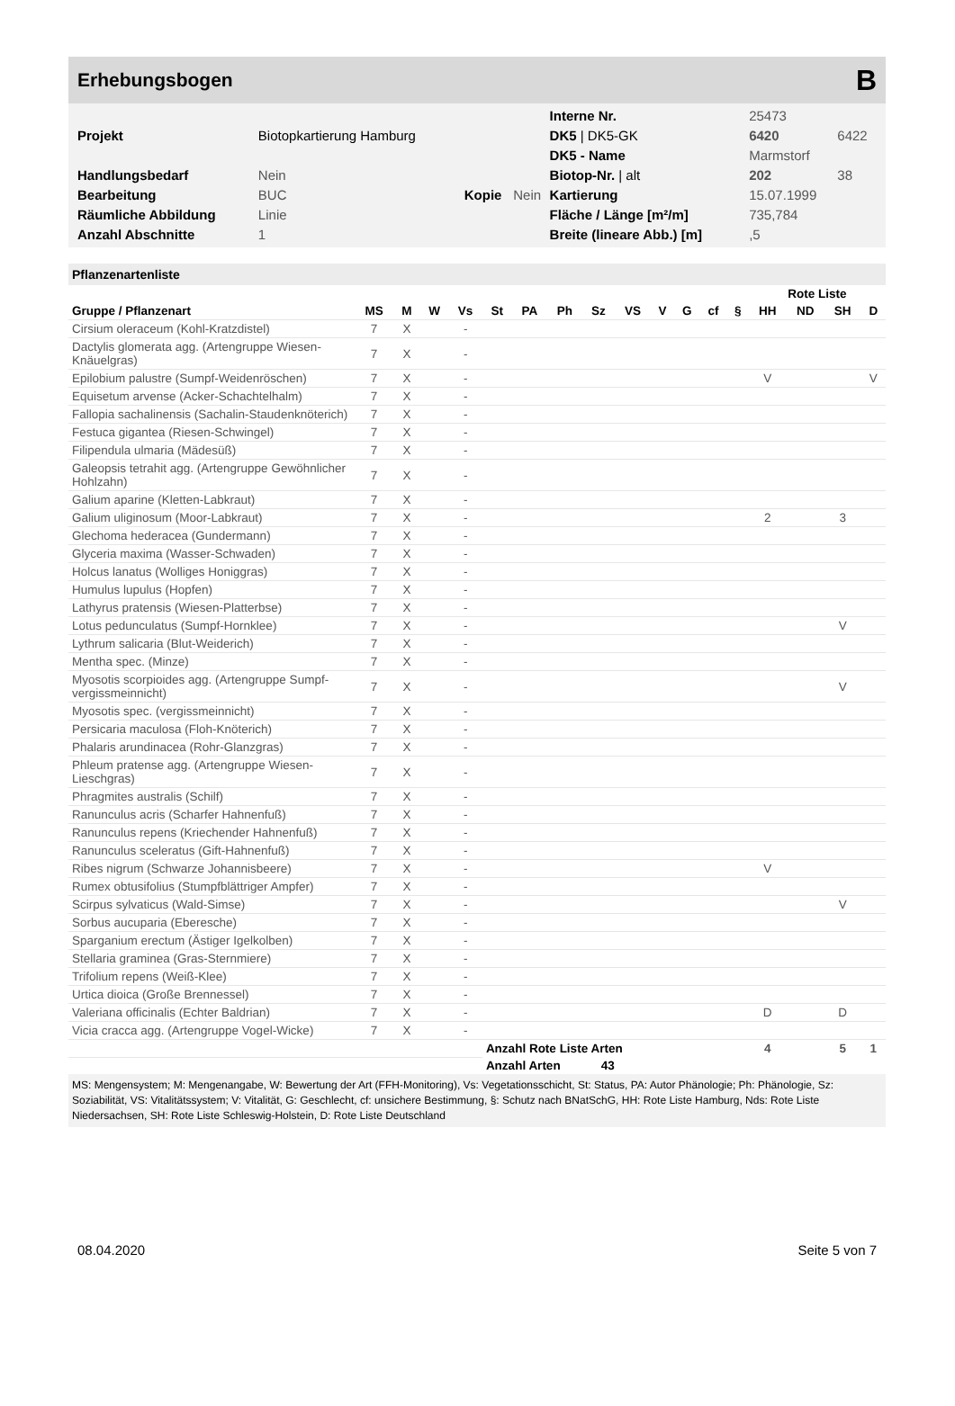Erhebungsbogen B
| | | | | Interne Nr. | 25473 | |
| Projekt | Biotopkartierung Hamburg | | | DK5 / DK5-GK | 6420 | 6422 |
| | | | | DK5 - Name | Marmstorf | |
| Handlungsbedarf | Nein | | | Biotop-Nr. / alt | 202 | 38 |
| Bearbeitung | BUC | Kopie | Nein | Kartierung | 15.07.1999 | |
| Räumliche Abbildung | Linie | | | Fläche / Länge [m²/m] | 735,784 | |
| Anzahl Abschnitte | 1 | | | Breite (lineare Abb.) [m] | ,5 | |
Pflanzenartenliste
| | | | | | | | | | | | | | | Rote Liste | | | |
| --- | --- | --- | --- | --- | --- | --- | --- | --- | --- | --- | --- | --- | --- | --- | --- | --- | --- |
| Gruppe / Pflanzenart | MS | M | W | Vs | St | PA | Ph | Sz | VS | V | G | cf | § | HH | ND | SH | D |
| Cirsium oleraceum (Kohl-Kratzdistel) | 7 | X | | - | | | | | | | | | | | | | |
| Dactylis glomerata agg. (Artengruppe Wiesen-Knäuelgras) | 7 | X | | - | | | | | | | | | | | | | |
| Epilobium palustre (Sumpf-Weidenröschen) | 7 | X | | - | | | | | | | | | | V | | | V |
| Equisetum arvense (Acker-Schachtelhalm) | 7 | X | | - | | | | | | | | | | | | | |
| Fallopia sachalinensis (Sachalin-Staudenknöterich) | 7 | X | | - | | | | | | | | | | | | | |
| Festuca gigantea (Riesen-Schwingel) | 7 | X | | - | | | | | | | | | | | | | |
| Filipendula ulmaria (Mädesüß) | 7 | X | | - | | | | | | | | | | | | | |
| Galeopsis tetrahit agg. (Artengruppe Gewöhnlicher Hohlzahn) | 7 | X | | - | | | | | | | | | | | | | |
| Galium aparine (Kletten-Labkraut) | 7 | X | | - | | | | | | | | | | | | | |
| Galium uliginosum (Moor-Labkraut) | 7 | X | | - | | | | | | | | | | 2 | | 3 | |
| Glechoma hederacea (Gundermann) | 7 | X | | - | | | | | | | | | | | | | |
| Glyceria maxima (Wasser-Schwaden) | 7 | X | | - | | | | | | | | | | | | | |
| Holcus lanatus (Wolliges Honiggras) | 7 | X | | - | | | | | | | | | | | | | |
| Humulus lupulus (Hopfen) | 7 | X | | - | | | | | | | | | | | | | |
| Lathyrus pratensis (Wiesen-Platterbse) | 7 | X | | - | | | | | | | | | | | | | |
| Lotus pedunculatus (Sumpf-Hornklee) | 7 | X | | - | | | | | | | | | | | | V | |
| Lythrum salicaria (Blut-Weiderich) | 7 | X | | - | | | | | | | | | | | | | |
| Mentha spec. (Minze) | 7 | X | | - | | | | | | | | | | | | | |
| Myosotis scorpioides agg. (Artengruppe Sumpf-vergissmeinnicht) | 7 | X | | - | | | | | | | | | | | | V | |
| Myosotis spec. (vergissmeinnicht) | 7 | X | | - | | | | | | | | | | | | | |
| Persicaria maculosa (Floh-Knöterich) | 7 | X | | - | | | | | | | | | | | | | |
| Phalaris arundinacea (Rohr-Glanzgras) | 7 | X | | - | | | | | | | | | | | | | |
| Phleum pratense agg. (Artengruppe Wiesen-Lieschgras) | 7 | X | | - | | | | | | | | | | | | | |
| Phragmites australis (Schilf) | 7 | X | | - | | | | | | | | | | | | | |
| Ranunculus acris (Scharfer Hahnenfuß) | 7 | X | | - | | | | | | | | | | | | | |
| Ranunculus repens (Kriechender Hahnenfuß) | 7 | X | | - | | | | | | | | | | | | | |
| Ranunculus sceleratus (Gift-Hahnenfuß) | 7 | X | | - | | | | | | | | | | | | | |
| Ribes nigrum (Schwarze Johannisbeere) | 7 | X | | - | | | | | | | | | | V | | | |
| Rumex obtusifolius (Stumpfblättriger Ampfer) | 7 | X | | - | | | | | | | | | | | | | |
| Scirpus sylvaticus (Wald-Simse) | 7 | X | | - | | | | | | | | | | | | V | |
| Sorbus aucuparia (Eberesche) | 7 | X | | - | | | | | | | | | | | | | |
| Sparganium erectum (Ästiger Igelkolben) | 7 | X | | - | | | | | | | | | | | | | |
| Stellaria graminea (Gras-Sternmiere) | 7 | X | | - | | | | | | | | | | | | | |
| Trifolium repens (Weiß-Klee) | 7 | X | | - | | | | | | | | | | | | | |
| Urtica dioica (Große Brennessel) | 7 | X | | - | | | | | | | | | | | | | |
| Valeriana officinalis (Echter Baldrian) | 7 | X | | - | | | | | | | | | | D | | D | |
| Vicia cracca agg. (Artengruppe Vogel-Wicke) | 7 | X | | - | | | | | | | | | | | | | |
| | | | | | Anzahl Rote Liste Arten | | | | | | | | | 4 | | 5 | 1 |
| | | | | | Anzahl Arten 43 | | | | | | | | | | | | |
MS: Mengensystem; M: Mengenangabe, W: Bewertung der Art (FFH-Monitoring), Vs: Vegetationsschicht, St: Status, PA: Autor Phänologie; Ph: Phänologie, Sz: Soziabilität, VS: Vitalitätssystem; V: Vitalität, G: Geschlecht, cf: unsichere Bestimmung, §: Schutz nach BNatSchG, HH: Rote Liste Hamburg, Nds: Rote Liste Niedersachsen, SH: Rote Liste Schleswig-Holstein, D: Rote Liste Deutschland
08.04.2020 Seite 5 von 7